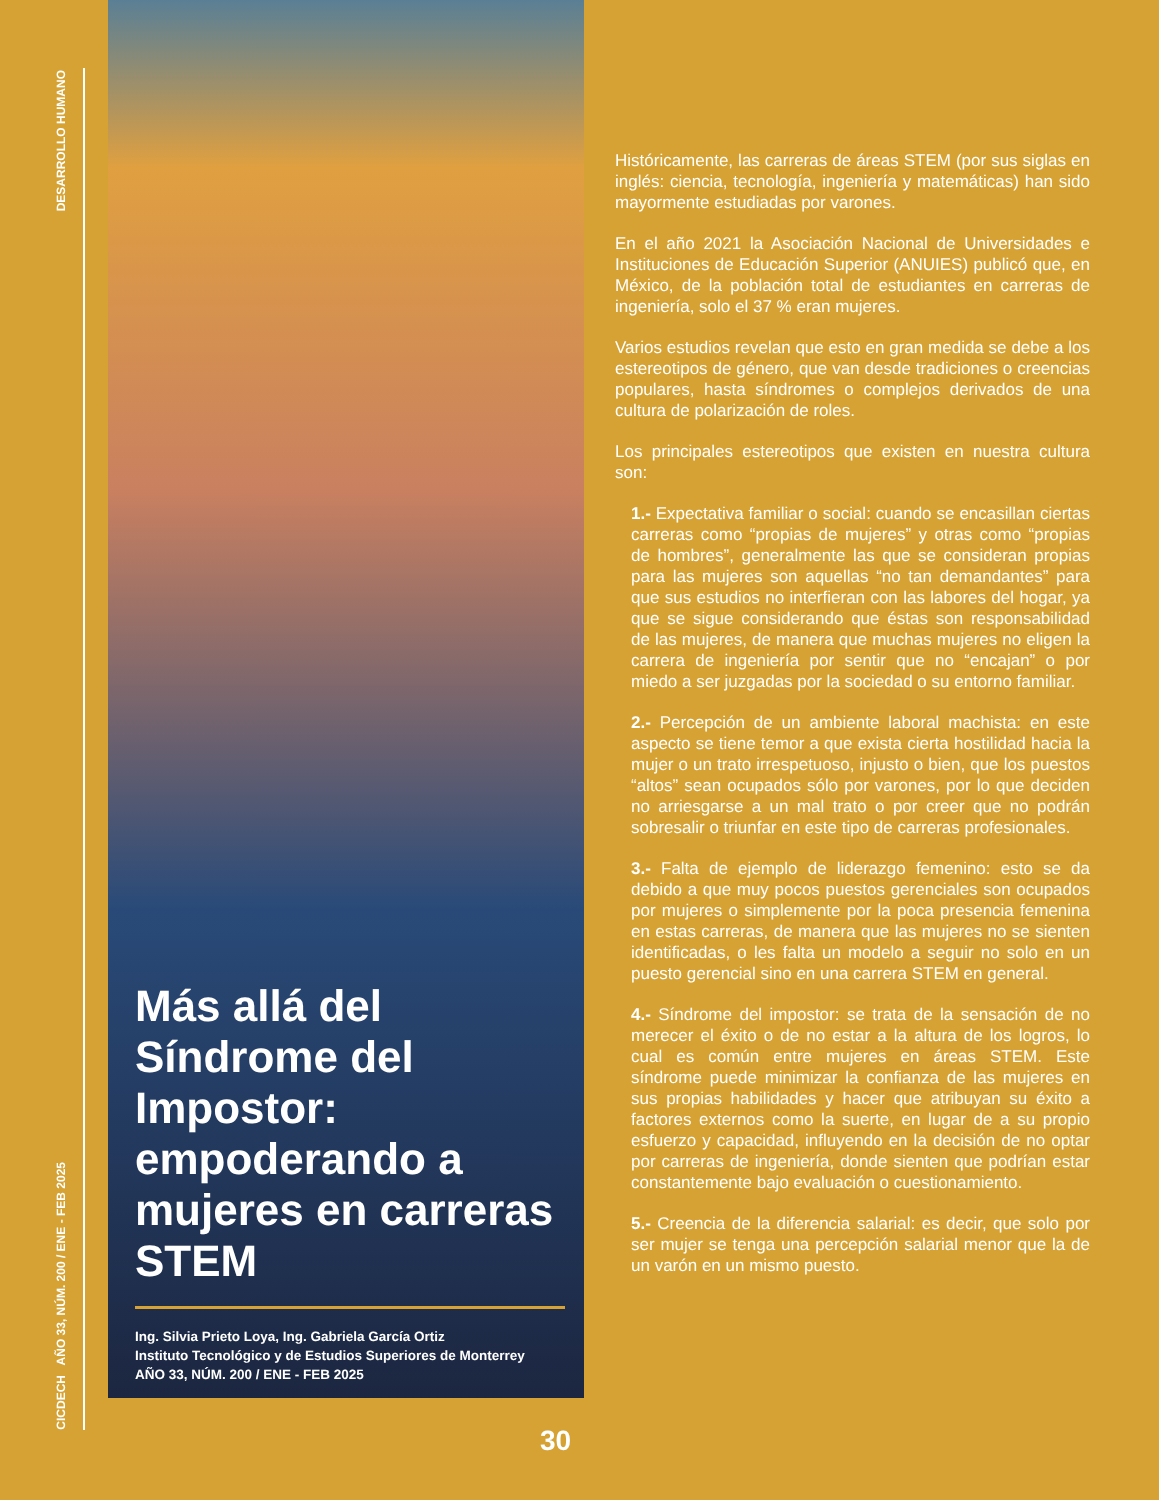DESARROLLO HUMANO
CICDECH AÑO 33, NÚM. 200 / ENE - FEB 2025
Más allá del Síndrome del Impostor: empoderando a mujeres en carreras STEM
Ing. Silvia Prieto Loya, Ing. Gabriela García Ortiz
Instituto Tecnológico y de Estudios Superiores de Monterrey
AÑO 33, NÚM. 200 / ENE - FEB 2025
Históricamente, las carreras de áreas STEM (por sus siglas en inglés: ciencia, tecnología, ingeniería y matemáticas) han sido mayormente estudiadas por varones.
En el año 2021 la Asociación Nacional de Universidades e Instituciones de Educación Superior (ANUIES) publicó que, en México, de la población total de estudiantes en carreras de ingeniería, solo el 37 % eran mujeres.
Varios estudios revelan que esto en gran medida se debe a los estereotipos de género, que van desde tradiciones o creencias populares, hasta síndromes o complejos derivados de una cultura de polarización de roles.
Los principales estereotipos que existen en nuestra cultura son:
1.- Expectativa familiar o social: cuando se encasillan ciertas carreras como “propias de mujeres” y otras como “propias de hombres”, generalmente las que se consideran propias para las mujeres son aquellas “no tan demandantes” para que sus estudios no interfieran con las labores del hogar, ya que se sigue considerando que éstas son responsabilidad de las mujeres, de manera que muchas mujeres no eligen la carrera de ingeniería por sentir que no “encajan” o por miedo a ser juzgadas por la sociedad o su entorno familiar.
2.- Percepción de un ambiente laboral machista: en este aspecto se tiene temor a que exista cierta hostilidad hacia la mujer o un trato irrespetuoso, injusto o bien, que los puestos “altos” sean ocupados sólo por varones, por lo que deciden no arriesgarse a un mal trato o por creer que no podrán sobresalir o triunfar en este tipo de carreras profesionales.
3.- Falta de ejemplo de liderazgo femenino: esto se da debido a que muy pocos puestos gerenciales son ocupados por mujeres o simplemente por la poca presencia femenina en estas carreras, de manera que las mujeres no se sienten identificadas, o les falta un modelo a seguir no solo en un puesto gerencial sino en una carrera STEM en general.
4.- Síndrome del impostor: se trata de la sensación de no merecer el éxito o de no estar a la altura de los logros, lo cual es común entre mujeres en áreas STEM. Este síndrome puede minimizar la confianza de las mujeres en sus propias habilidades y hacer que atribuyan su éxito a factores externos como la suerte, en lugar de a su propio esfuerzo y capacidad, influyendo en la decisión de no optar por carreras de ingeniería, donde sienten que podrían estar constantemente bajo evaluación o cuestionamiento.
5.- Creencia de la diferencia salarial: es decir, que solo por ser mujer se tenga una percepción salarial menor que la de un varón en un mismo puesto.
30